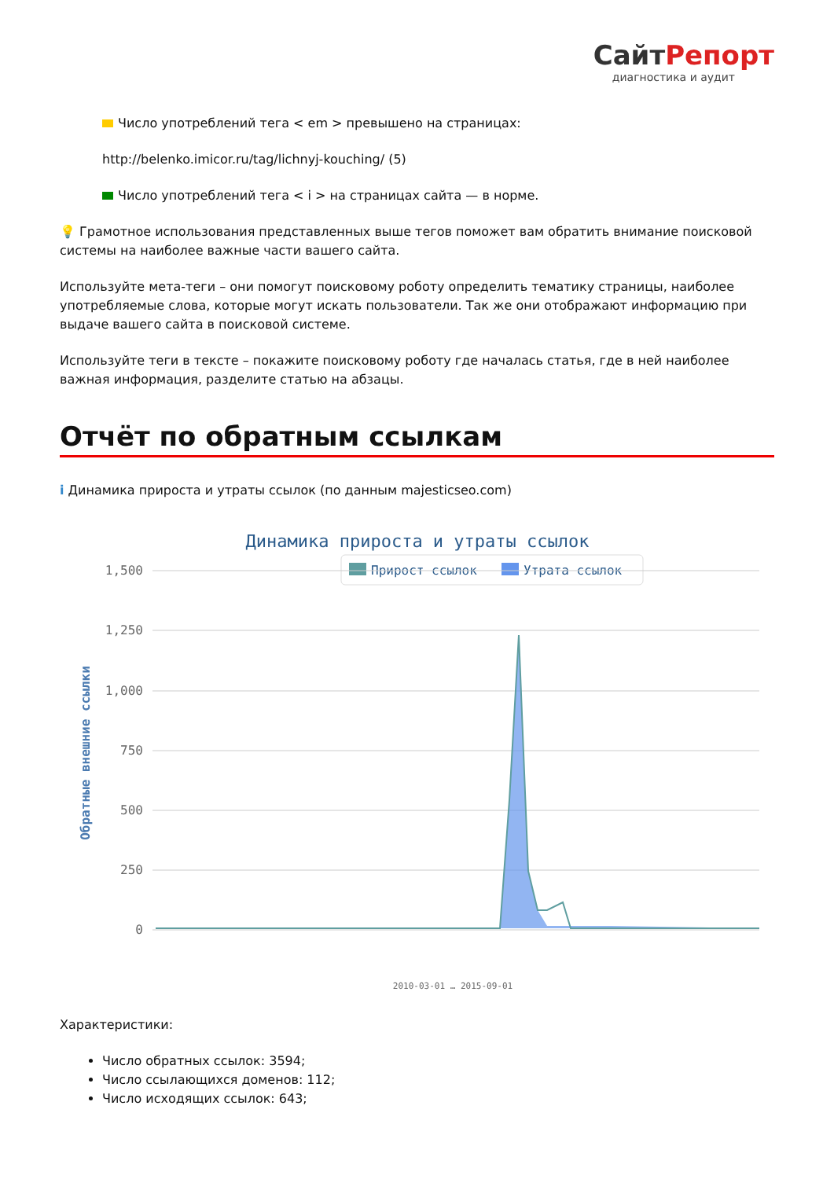СайтРепорт
диагностика и аудит
Число употреблений тега < em > превышено на страницах:
http://belenko.imicor.ru/tag/lichnyj-kouching/ (5)
Число употреблений тега < i > на страницах сайта — в норме.
💡 Грамотное использования представленных выше тегов поможет вам обратить внимание поисковой системы на наиболее важные части вашего сайта.
Используйте мета-теги – они помогут поисковому роботу определить тематику страницы, наиболее употребляемые слова, которые могут искать пользователи. Так же они отображают информацию при выдаче вашего сайта в поисковой системе.
Используйте теги в тексте – покажите поисковому роботу где началась статья, где в ней наиболее важная информация, разделите статью на абзацы.
Отчёт по обратным ссылкам
i Динамика прироста и утраты ссылок (по данным majesticseo.com)
Динамика прироста и утраты ссылок
Прирост ссылок
Утрата ссылок
1,500
1,250
1,000
750
500
250
0
Обратные внешние ссылки
2010-03-01 … 2015-09-01
Характеристики:
Число обратных ссылок: 3594;
Число ссылающихся доменов: 112;
Число исходящих ссылок: 643;